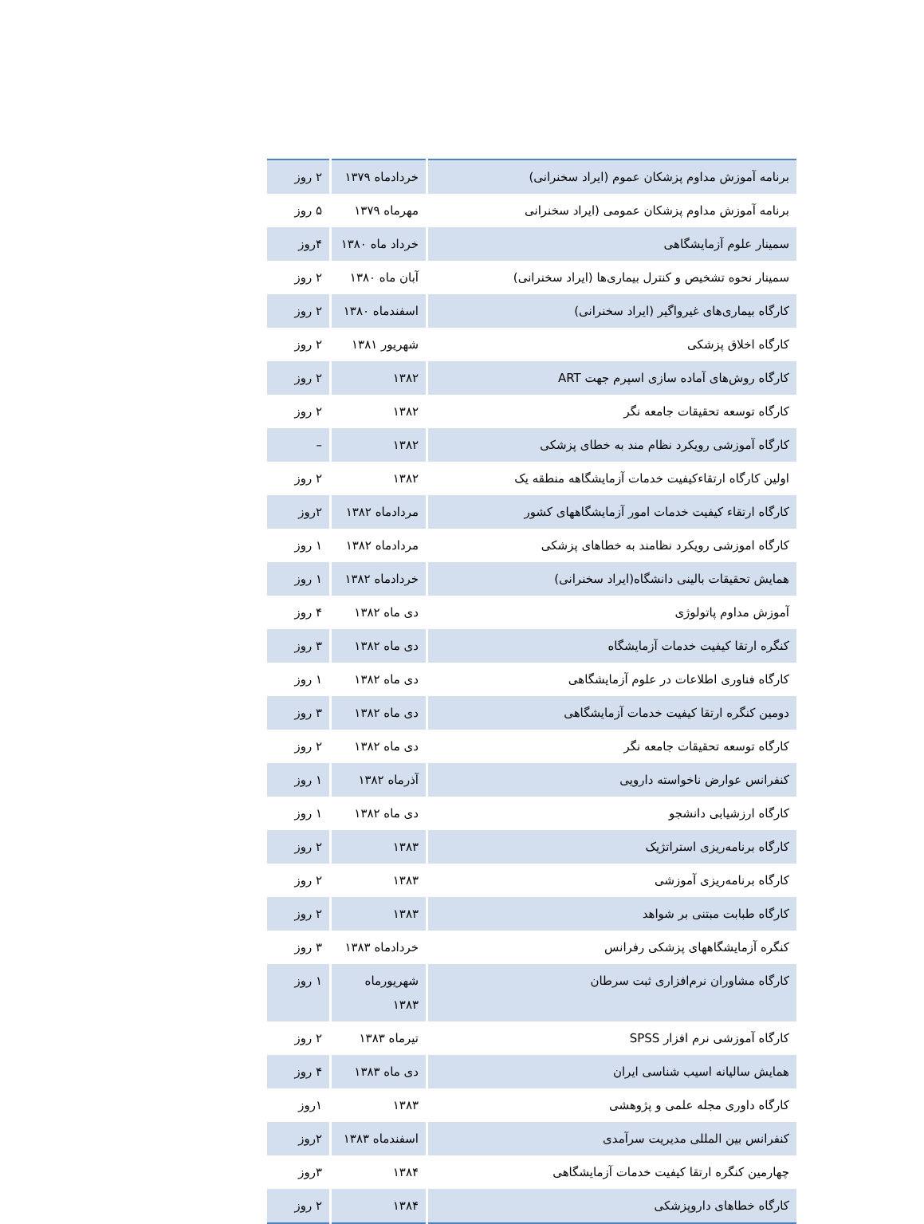| برنامه آموزش مداوم پزشکان عموم (ایراد سخنرانی) | خردادماه ۱۳۷۹ | ۲ روز |
| برنامه آموزش مداوم پزشکان عمومی (ایراد سخنرانی | مهرماه ۱۳۷۹ | ۵ روز |
| سمینار علوم آزمایشگاهی | خرداد ماه ۱۳۸۰ | ۴روز |
| سمینار نحوه تشخیص و کنترل بیماری‌ها (ایراد سخنرانی) | آبان ماه ۱۳۸۰ | ۲ روز |
| کارگاه بیماری‌های غیرواگیر (ایراد سخنرانی) | اسفندماه ۱۳۸۰ | ۲ روز |
| کارگاه اخلاق پزشکی | شهریور ۱۳۸۱ | ۲ روز |
| کارگاه روش‌های آماده سازی اسپرم جهت ART | ۱۳۸۲ | ۲ روز |
| کارگاه توسعه تحقیقات جامعه نگر | ۱۳۸۲ | ۲ روز |
| کارگاه آموزشی رویکرد نظام مند به خطای پزشکی | ۱۳۸۲ | – |
| اولین کارگاه ارتقاءکیفیت خدمات آزمایشگاهه منطقه یک | ۱۳۸۲ | ۲ روز |
| کارگاه ارتقاء کیفیت خدمات امور آزمایشگاههای کشور | مردادماه ۱۳۸۲ | ۲روز |
| کارگاه اموزشی رویکرد نظامند به خطاهای پزشکی | مردادماه ۱۳۸۲ | ۱ روز |
| همایش تحقیقات بالینی دانشگاه(ایراد سخنرانی) | خردادماه ۱۳۸۲ | ۱ روز |
| آموزش مداوم پاتولوژی | دی ماه ۱۳۸۲ | ۴ روز |
| کنگره ارتقا کیفیت خدمات آزمایشگاه | دی ماه ۱۳۸۲ | ۳ روز |
| کارگاه فناوری اطلاعات در علوم آزمایشگاهی | دی ماه ۱۳۸۲ | ۱ روز |
| دومین کنگره ارتقا کیفیت خدمات آزمایشگاهی | دی ماه ۱۳۸۲ | ۳ روز |
| کارگاه توسعه تحقیقات جامعه نگر | دی ماه ۱۳۸۲ | ۲ روز |
| کنفرانس عوارض ناخواسته دارویی | آذرماه ۱۳۸۲ | ۱ روز |
| کارگاه ارزشیابی دانشجو | دی ماه ۱۳۸۲ | ۱ روز |
| کارگاه برنامه‌ریزی استراتژیک | ۱۳۸۳ | ۲ روز |
| کارگاه برنامه‌ریزی آموزشی | ۱۳۸۳ | ۲ روز |
| کارگاه طبابت مبتنی بر شواهد | ۱۳۸۳ | ۲ روز |
| کنگره آزمایشگاههای پزشکی رفرانس | خردادماه ۱۳۸۳ | ۳ روز |
| کارگاه مشاوران نرم‌افزاری ثبت سرطان | شهریورماه ۱۳۸۳ | ۱ روز |
| کارگاه آموزشی نرم افزار SPSS | تیرماه ۱۳۸۳ | ۲ روز |
| همایش سالیانه اسیب شناسی ایران | دی ماه ۱۳۸۳ | ۴ روز |
| کارگاه داوری مجله علمی و پژوهشی | ۱۳۸۳ | ۱روز |
| کنفرانس بین المللی مدیریت سرآمدی | اسفندماه ۱۳۸۳ | ۲روز |
| چهارمین کنگره ارتقا کیفیت خدمات آزمایشگاهی | ۱۳۸۴ | ۳روز |
| کارگاه خطاهای داروپزشکی | ۱۳۸۴ | ۲ روز |